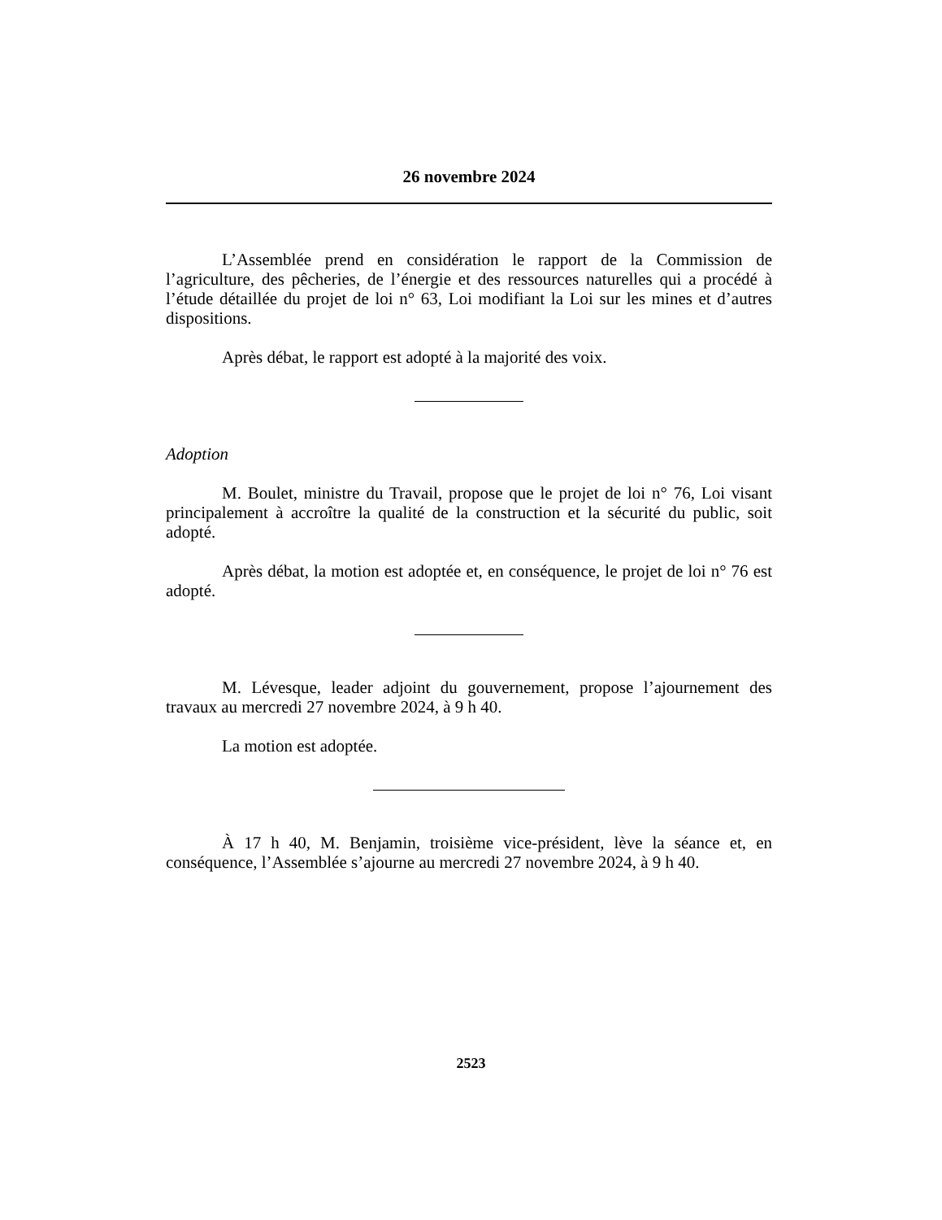26 novembre 2024
L’Assemblée prend en considération le rapport de la Commission de l’agriculture, des pêcheries, de l’énergie et des ressources naturelles qui a procédé à l’étude détaillée du projet de loi n° 63, Loi modifiant la Loi sur les mines et d’autres dispositions.
Après débat, le rapport est adopté à la majorité des voix.
Adoption
M. Boulet, ministre du Travail, propose que le projet de loi n° 76, Loi visant principalement à accroître la qualité de la construction et la sécurité du public, soit adopté.
Après débat, la motion est adoptée et, en conséquence, le projet de loi n° 76 est adopté.
M. Lévesque, leader adjoint du gouvernement, propose l’ajournement des travaux au mercredi 27 novembre 2024, à 9 h 40.
La motion est adoptée.
À 17 h 40, M. Benjamin, troisième vice-président, lève la séance et, en conséquence, l’Assemblée s’ajourne au mercredi 27 novembre 2024, à 9 h 40.
2523